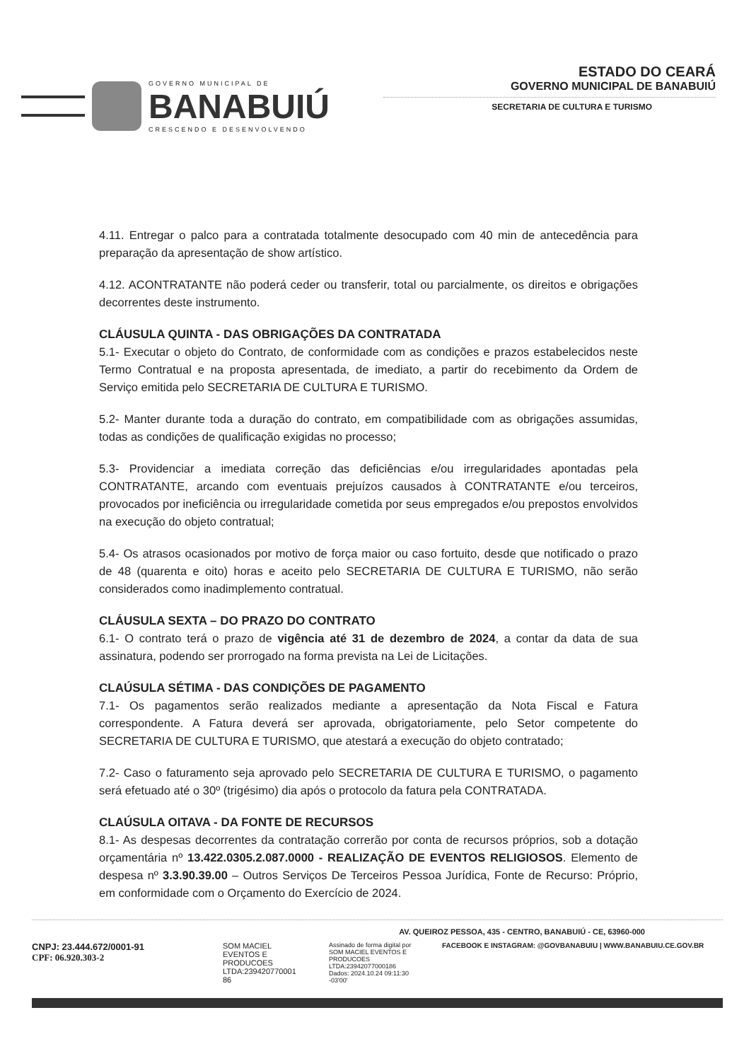GOVERNO MUNICIPAL DE
BANABUIÚ
CRESCENDO E DESENVOLVENDO
ESTADO DO CEARÁ
GOVERNO MUNICIPAL DE BANABUIÚ
SECRETARIA DE CULTURA E TURISMO
4.11. Entregar o palco para a contratada totalmente desocupado com 40 min de antecedência para preparação da apresentação de show artístico.
4.12. ACONTRATANTE não poderá ceder ou transferir, total ou parcialmente, os direitos e obrigações decorrentes deste instrumento.
CLÁUSULA QUINTA - DAS OBRIGAÇÕES DA CONTRATADA
5.1- Executar o objeto do Contrato, de conformidade com as condições e prazos estabelecidos neste Termo Contratual e na proposta apresentada, de imediato, a partir do recebimento da Ordem de Serviço emitida pelo SECRETARIA DE CULTURA E TURISMO.
5.2- Manter durante toda a duração do contrato, em compatibilidade com as obrigações assumidas, todas as condições de qualificação exigidas no processo;
5.3- Providenciar a imediata correção das deficiências e/ou irregularidades apontadas pela CONTRATANTE, arcando com eventuais prejuízos causados à CONTRATANTE e/ou terceiros, provocados por ineficiência ou irregularidade cometida por seus empregados e/ou prepostos envolvidos na execução do objeto contratual;
5.4- Os atrasos ocasionados por motivo de força maior ou caso fortuito, desde que notificado o prazo de 48 (quarenta e oito) horas e aceito pelo SECRETARIA DE CULTURA E TURISMO, não serão considerados como inadimplemento contratual.
CLÁUSULA SEXTA – DO PRAZO DO CONTRATO
6.1- O contrato terá o prazo de vigência até 31 de dezembro de 2024, a contar da data de sua assinatura, podendo ser prorrogado na forma prevista na Lei de Licitações.
CLAÚSULA SÉTIMA - DAS CONDIÇÕES DE PAGAMENTO
7.1- Os pagamentos serão realizados mediante a apresentação da Nota Fiscal e Fatura correspondente. A Fatura deverá ser aprovada, obrigatoriamente, pelo Setor competente do SECRETARIA DE CULTURA E TURISMO, que atestará a execução do objeto contratado;
7.2- Caso o faturamento seja aprovado pelo SECRETARIA DE CULTURA E TURISMO, o pagamento será efetuado até o 30º (trigésimo) dia após o protocolo da fatura pela CONTRATADA.
CLAÚSULA OITAVA - DA FONTE DE RECURSOS
8.1- As despesas decorrentes da contratação correrão por conta de recursos próprios, sob a dotação orçamentária nº 13.422.0305.2.087.0000 - REALIZAÇÃO DE EVENTOS RELIGIOSOS. Elemento de despesa nº 3.3.90.39.00 – Outros Serviços De Terceiros Pessoa Jurídica, Fonte de Recurso: Próprio, em conformidade com o Orçamento do Exercício de 2024.
AV. QUEIROZ PESSOA, 435 - CENTRO, BANABUIÚ - CE, 63960-000
CNPJ: 23.444.672/0001-91
CPF: 06.920.303-2
SOM MACIEL EVENTOS E PRODUCOES LTDA:239420770001 86
Assinado de forma digital por SOM MACIEL EVENTOS E PRODUCOES LTDA:23942077000186 Dados: 2024.10.24 09:11:30 -03'00'
FACEBOOK E INSTAGRAM: @GOVBANABUIU | WWW.BANABUIU.CE.GOV.BR